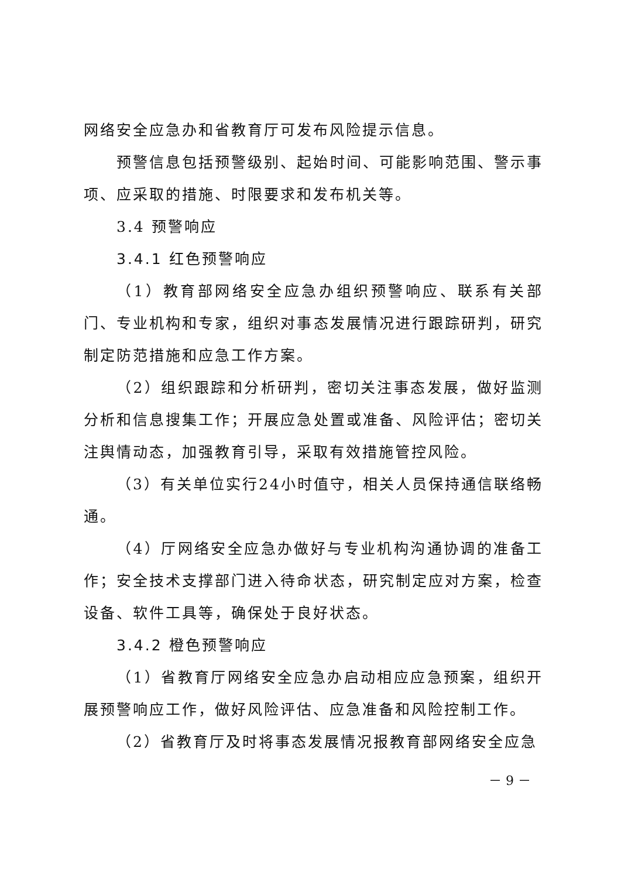网络安全应急办和省教育厅可发布风险提示信息。
预警信息包括预警级别、起始时间、可能影响范围、警示事项、应采取的措施、时限要求和发布机关等。
3.4 预警响应
3.4.1 红色预警响应
（1）教育部网络安全应急办组织预警响应、联系有关部门、专业机构和专家，组织对事态发展情况进行跟踪研判，研究制定防范措施和应急工作方案。
（2）组织跟踪和分析研判，密切关注事态发展，做好监测分析和信息搜集工作；开展应急处置或准备、风险评估；密切关注舆情动态，加强教育引导，采取有效措施管控风险。
（3）有关单位实行24小时值守，相关人员保持通信联络畅通。
（4）厅网络安全应急办做好与专业机构沟通协调的准备工作；安全技术支撑部门进入待命状态，研究制定应对方案，检查设备、软件工具等，确保处于良好状态。
3.4.2 橙色预警响应
（1）省教育厅网络安全应急办启动相应应急预案，组织开展预警响应工作，做好风险评估、应急准备和风险控制工作。
（2）省教育厅及时将事态发展情况报教育部网络安全应急
－ 9 －